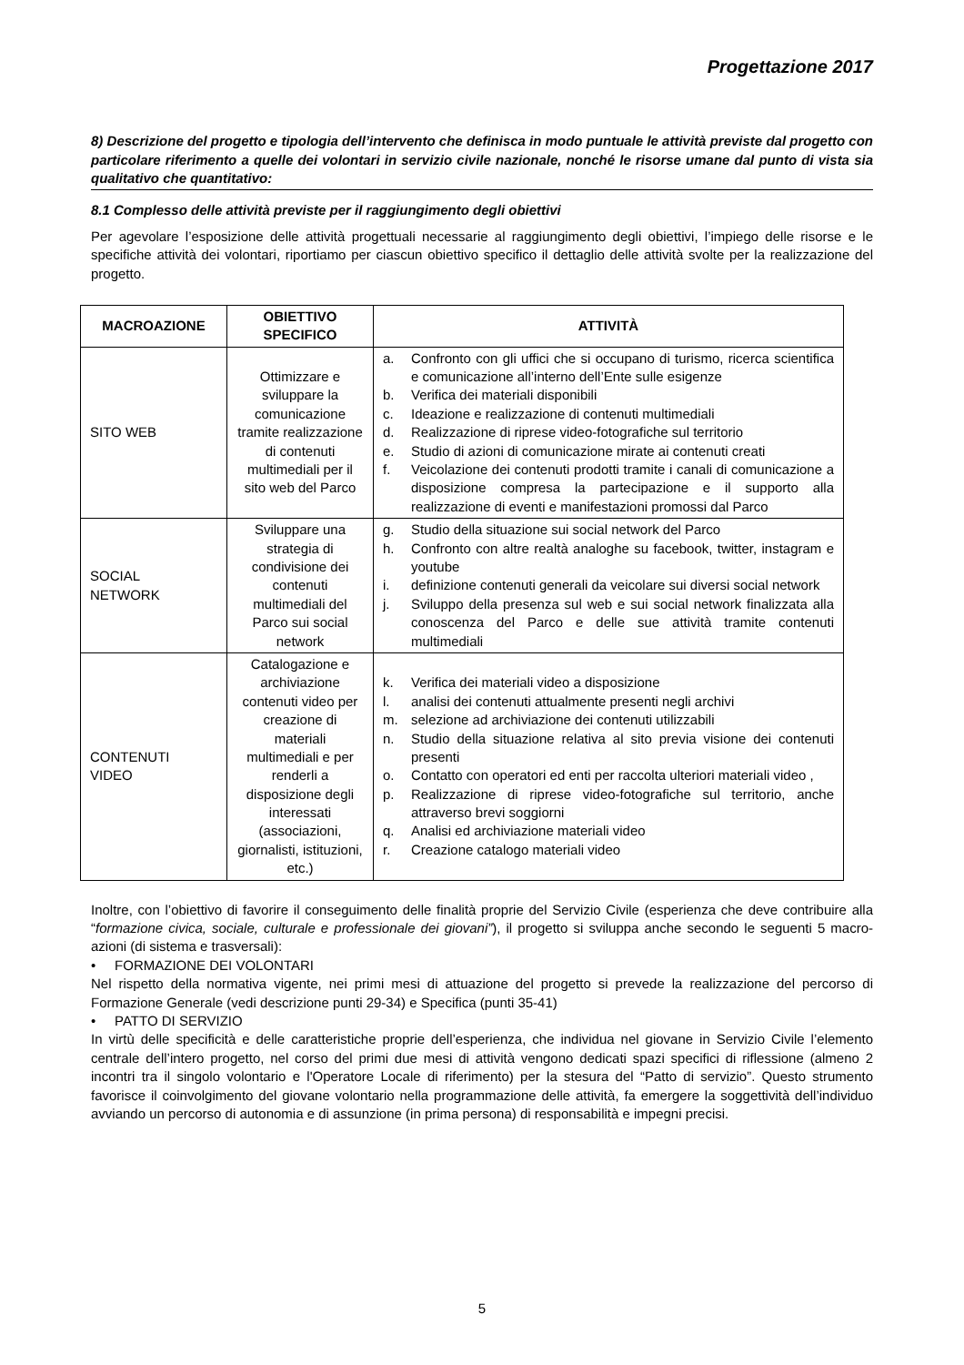Progettazione 2017
8) Descrizione del progetto e tipologia dell’intervento che definisca in modo puntuale le attività previste dal progetto con particolare riferimento a quelle dei volontari in servizio civile nazionale, nonché le risorse umane dal punto di vista sia qualitativo che quantitativo:
8.1 Complesso delle attività previste per il raggiungimento degli obiettivi
Per agevolare l’esposizione delle attività progettuali necessarie al raggiungimento degli obiettivi, l’impiego delle risorse e le specifiche attività dei volontari, riportiamo per ciascun obiettivo specifico il dettaglio delle attività svolte per la realizzazione del progetto.
| MACROAZIONE | OBIETTIVO SPECIFICO | ATTIVITÀ |
| --- | --- | --- |
| SITO WEB | Ottimizzare e sviluppare la comunicazione tramite realizzazione di contenuti multimediali per il sito web del Parco | a. Confronto con gli uffici che si occupano di turismo, ricerca scientifica e comunicazione all’interno dell’Ente sulle esigenze b. Verifica dei materiali disponibili c. Ideazione e realizzazione di contenuti multimediali d. Realizzazione di riprese video-fotografiche sul territorio e. Studio di azioni di comunicazione mirate ai contenuti creati f. Veicolazione dei contenuti prodotti tramite i canali di comunicazione a disposizione compresa la partecipazione e il supporto alla realizzazione di eventi e manifestazioni promossi dal Parco |
| SOCIAL NETWORK | Sviluppare una strategia di condivisione dei contenuti multimediali del Parco sui social network | g. Studio della situazione sui social network del Parco h. Confronto con altre realtà analoghe su facebook, twitter, instagram e youtube i. definizione contenuti generali da veicolare sui diversi social network j. Sviluppo della presenza sul web e sui social network finalizzata alla conoscenza del Parco e delle sue attività tramite contenuti multimediali |
| CONTENUTI VIDEO | Catalogazione e archiviazione contenuti video per creazione di materiali multimediali e per renderli a disposizione degli interessati (associazioni, giornalisti, istituzioni, etc.) | k. Verifica dei materiali video a disposizione l. analisi dei contenuti attualmente presenti negli archivi m. selezione ad archiviazione dei contenuti utilizzabili n. Studio della situazione relativa al sito previa visione dei contenuti presenti o. Contatto con operatori ed enti per raccolta ulteriori materiali video , p. Realizzazione di riprese video-fotografiche sul territorio, anche attraverso brevi soggiorni q. Analisi ed archiviazione materiali video r. Creazione catalogo materiali video |
Inoltre, con l’obiettivo di favorire il conseguimento delle finalità proprie del Servizio Civile (esperienza che deve contribuire alla “formazione civica, sociale, culturale e professionale dei giovani”), il progetto si sviluppa anche secondo le seguenti 5 macro-azioni (di sistema e trasversali):
• FORMAZIONE DEI VOLONTARI
Nel rispetto della normativa vigente, nei primi mesi di attuazione del progetto si prevede la realizzazione del percorso di Formazione Generale (vedi descrizione punti 29-34) e Specifica (punti 35-41)
• PATTO DI SERVIZIO
In virtù delle specificità e delle caratteristiche proprie dell’esperienza, che individua nel giovane in Servizio Civile l’elemento centrale dell’intero progetto, nel corso del primi due mesi di attività vengono dedicati spazi specifici di riflessione (almeno 2 incontri tra il singolo volontario e l'Operatore Locale di riferimento) per la stesura del “Patto di servizio”. Questo strumento favorisce il coinvolgimento del giovane volontario nella programmazione delle attività, fa emergere la soggettività dell’individuo avviando un percorso di autonomia e di assunzione (in prima persona) di responsabilità e impegni precisi.
5